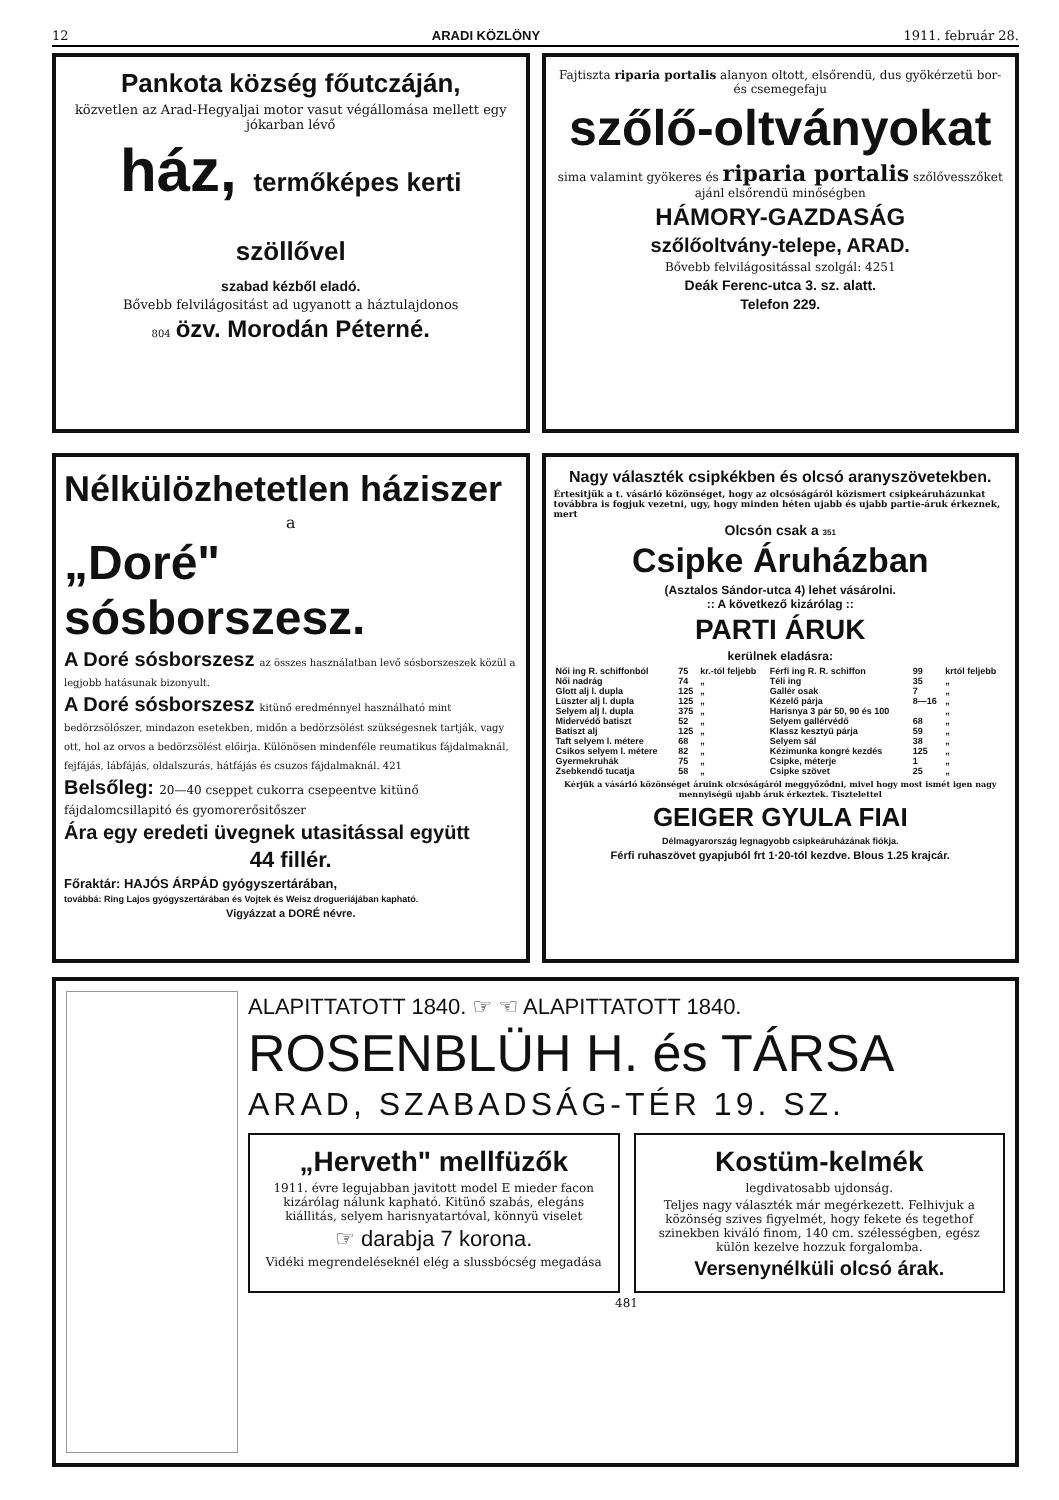12 ARADI KÖZLÖNY 1911. február 28.
Pankota község főutczáján,
közvetlen az Arad-Hegyaljai motor vasut végállomása mellett egy jókarban lévő
ház, termőképes kerti szöllővel
szabad kézből eladó.
Bővebb felvilágositást ad ugyanott a háztulajdonos
804 özv. Morodán Péterné.
Fajtiszta riparia portalis alanyon oltott, elsőrendü, dus gyökérzetü bor- és csemegefaju
szőlő-oltványokat
sima valamint gyökeres és riparia portalis szőlővesszőket ajánl elsőrendü minőségben
HÁMORY-GAZDASÁG
szőlőoltvány-telepe, ARAD.
Bővebb felvilágositással szolgál: 4251
Deák Ferenc-utca 3. sz. alatt.
Telefon 229.
Nélkülözhetetlen háziszer
a
„Doré" sósborszesz.
A Doré sósborszesz az összes használatban levő sósborszeszek közül a legjobb hatásunak bizonyult.
A Doré sósborszesz kitünő eredménnyel használható mint bedörzsölőszer, mindazon esetekben, midőn a bedörzsölést szükségesnek tartják, vagy ott, hol az orvos a bedörzsölést előirja. Különösen mindenféle reumatikus fájdalmaknál, fejfájás, lábfájás, oldalszurás, hátfájás és csuzos fájdalmaknál. 421
Belsőleg: 20—40 cseppet cukorra csepeentve kitünő fájdalomcsillapitó és gyomorerősitőszer
Ára egy eredeti üvegnek utasitással együtt
44 fillér.
Főraktár: HAJÓS ÁRPÁD gyógyszertárában,
továbbá: Ring Lajos gyógyszertárában és Vojtek és Weisz drogueriájában kapható.
Vigyázzat a DORÉ névre.
Nagy választék csipkékben és olcsó aranyszövetekben.
Értesitjük a t. vásárló közönséget, hogy az olcsóságáról közismert csipkeáruházunkat továbbra is fogjuk vezetni, ugy, hogy minden héten ujabb és ujabb partie-áruk érkeznek, mert
Olcsón csak a 351
Csipke Áruházban
(Asztalos Sándor-utca 4) lehet vásárolni.
:: A következő kizárólag ::
PARTI ÁRUK
kerülnek eladásra:
| Női ing R. schiffonból | 75 | kr.-tól feljebb | Férfi ing R. R. schiffon | 99 | krtól feljebb |
| Női nadrág | 74 | „ | Téli ing | 35 | „ |
| Glott alj l. dupla | 125 | „ | Gallér osak | 7 | „ |
| Lüszter alj l. dupla | 125 | „ | Kézelő párja | 8—16 | „ |
| Selyem alj l. dupla | 375 | „ | Harisnya 3 pár 50, 90 és 100 | | „ |
| Midervédő batiszt | 52 | „ | Selyem gallérvédő | 68 | „ |
| Batiszt alj | 125 | „ | Klassz kesztyü párja | 59 | „ |
| Taft selyem l. métere | 68 | „ | Selyem sál | 38 | „ |
| Csikos selyem l. métere | 82 | „ | Kézimunka kongré kezdés | 125 | „ |
| Gyermekruhák | 75 | „ | Csipke, méterje | 1 | „ |
| Zsebkendő tucatja | 58 | „ | Csipke szövet | 25 | „ |
Kérjük a vásárló közönséget áruink olcsóságáról meggyőződni, mivel hogy most ismét igen nagy mennyiségü ujabb áruk érkeztek. Tisztelettel
GEIGER GYULA FIAI
Délmagyarország legnagyobb csipkeáruházának fiókja.
Férfi ruhaszövet gyapjuból frt 1·20-tól kezdve. Blous 1.25 krajcár.
ALAPITTATOTT 1840. ☞ ☜ ALAPITTATOTT 1840.
ROSENBLÜH H. és TÁRSA
ARAD, SZABADSÁG-TÉR 19. SZ.
„Herveth" mellfüzők
1911. évre legujabban javitott model E mieder facon kizárólag nálunk kapható. Kitünő szabás, elegáns kiállitás, selyem harisnyatartóval, könnyü viselet
☞ darabja 7 korona.
Vidéki megrendeléseknél elég a slussbócség megadása
Kostüm-kelmék
legdivatosabb ujdonság.
Teljes nagy választék már megérkezett. Felhivjuk a közönség szives figyelmét, hogy fekete és tegethof szinekben kiváló finom, 140 cm. szélességben, egész külön kezelve hozzuk forgalomba.
Versenynélküli olcsó árak.
481